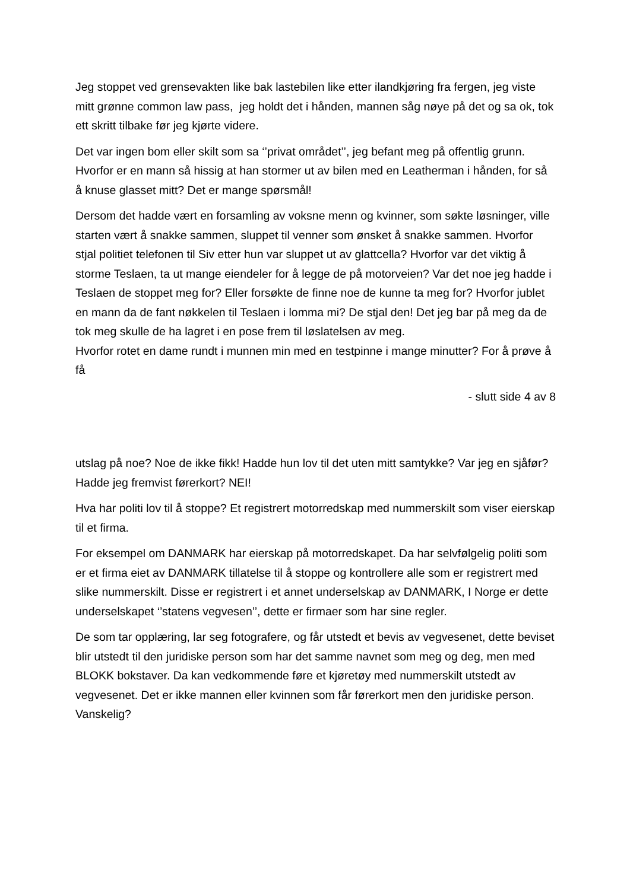Jeg stoppet ved grensevakten like bak lastebilen like etter ilandkjøring fra fergen, jeg viste mitt grønne common law pass, jeg holdt det i hånden, mannen såg nøye på det og sa ok, tok ett skritt tilbake før jeg kjørte videre.
Det var ingen bom eller skilt som sa ‘’privat området’’, jeg befant meg på offentlig grunn. Hvorfor er en mann så hissig at han stormer ut av bilen med en Leatherman i hånden, for så å knuse glasset mitt? Det er mange spørsmål!
Dersom det hadde vært en forsamling av voksne menn og kvinner, som søkte løsninger, ville starten vært å snakke sammen, sluppet til venner som ønsket å snakke sammen. Hvorfor stjal politiet telefonen til Siv etter hun var sluppet ut av glattcella? Hvorfor var det viktig å storme Teslaen, ta ut mange eiendeler for å legge de på motorveien? Var det noe jeg hadde i Teslaen de stoppet meg for? Eller forsøkte de finne noe de kunne ta meg for? Hvorfor jublet en mann da de fant nøkkelen til Teslaen i lomma mi? De stjal den! Det jeg bar på meg da de tok meg skulle de ha lagret i en pose frem til løslatelsen av meg.
Hvorfor rotet en dame rundt i munnen min med en testpinne i mange minutter? For å prøve å få
- slutt side 4 av 8
utslag på noe? Noe de ikke fikk! Hadde hun lov til det uten mitt samtykke? Var jeg en sjåfør? Hadde jeg fremvist førerkort? NEI!
Hva har politi lov til å stoppe? Et registrert motorredskap med nummerskilt som viser eierskap til et firma.
For eksempel om DANMARK har eierskap på motorredskapet. Da har selvfølgelig politi som er et firma eiet av DANMARK tillatelse til å stoppe og kontrollere alle som er registrert med slike nummerskilt. Disse er registrert i et annet underselskap av DANMARK, I Norge er dette underselskapet ‘’statens vegvesen’’, dette er firmaer som har sine regler.
De som tar opplæring, lar seg fotografere, og får utstedt et bevis av vegvesenet, dette beviset blir utstedt til den juridiske person som har det samme navnet som meg og deg, men med BLOKK bokstaver. Da kan vedkommende føre et kjøretøy med nummerskilt utstedt av vegvesenet. Det er ikke mannen eller kvinnen som får førerkort men den juridiske person. Vanskelig?